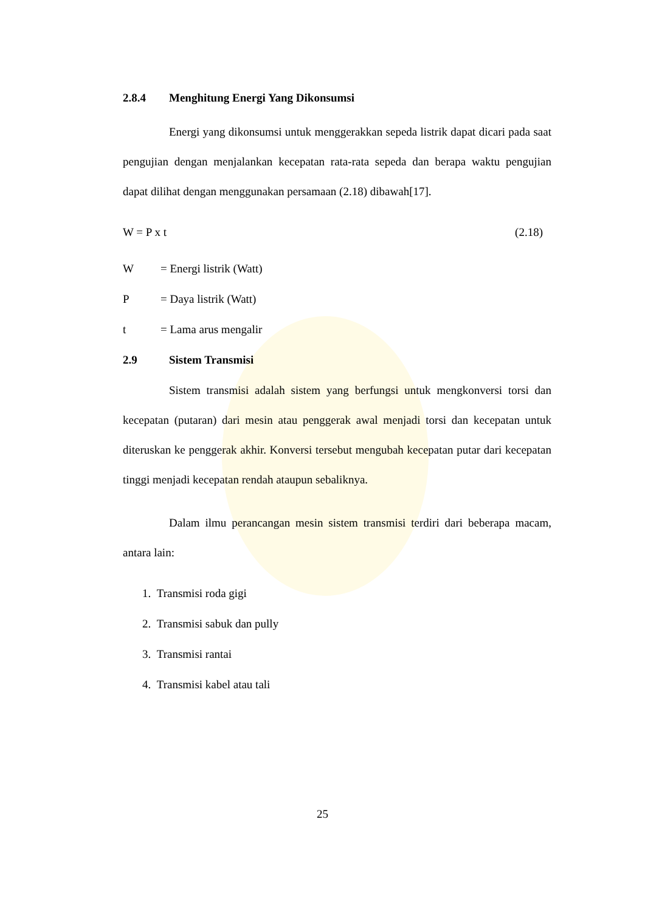2.8.4 Menghitung Energi Yang Dikonsumsi
Energi yang dikonsumsi untuk menggerakkan sepeda listrik dapat dicari pada saat pengujian dengan menjalankan kecepatan rata-rata sepeda dan berapa waktu pengujian dapat dilihat dengan menggunakan persamaan (2.18) dibawah[17].
W = P x t (2.18)
W = Energi listrik (Watt)
P = Daya listrik (Watt)
t = Lama arus mengalir
2.9 Sistem Transmisi
Sistem transmisi adalah sistem yang berfungsi untuk mengkonversi torsi dan kecepatan (putaran) dari mesin atau penggerak awal menjadi torsi dan kecepatan untuk diteruskan ke penggerak akhir. Konversi tersebut mengubah kecepatan putar dari kecepatan tinggi menjadi kecepatan rendah ataupun sebaliknya.
Dalam ilmu perancangan mesin sistem transmisi terdiri dari beberapa macam, antara lain:
1. Transmisi roda gigi
2. Transmisi sabuk dan pully
3. Transmisi rantai
4. Transmisi kabel atau tali
25